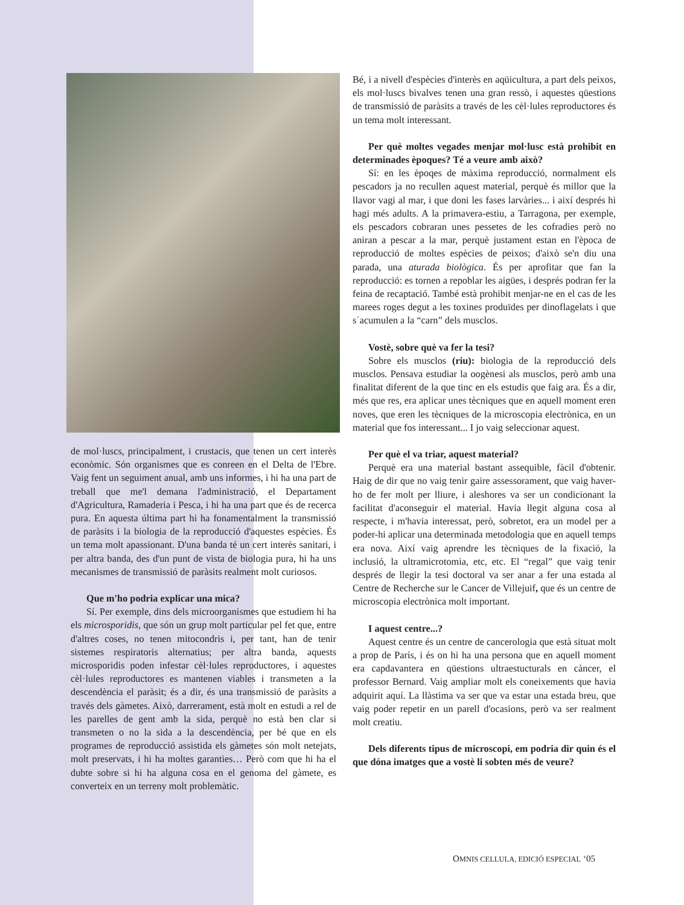de mol·luscs, principalment, i crustacis, que tenen un cert interès econòmic. Són organismes que es conreen en el Delta de l'Ebre. Vaig fent un seguiment anual, amb uns informes, i hi ha una part de treball que me'l demana l'administració, el Departament d'Agricultura, Ramaderia i Pesca, i hi ha una part que és de recerca pura. En aquesta última part hi ha fonamentalment la transmissió de paràsits i la biologia de la reproducció d'aquestes espècies. És un tema molt apassionant. D'una banda té un cert interès sanitari, i per altra banda, des d'un punt de vista de biologia pura, hi ha uns mecanismes de transmissió de paràsits realment molt curiosos.
Que m'ho podria explicar una mica?
Sí. Per exemple, dins dels microorganismes que estudiem hi ha els microsporidis, que són un grup molt particular pel fet que, entre d'altres coses, no tenen mitocondris i, per tant, han de tenir sistemes respiratoris alternatius; per altra banda, aquests microsporidis poden infestar cèl·lules reproductores, i aquestes cèl·lules reproductores es mantenen viables i transmeten a la descendència el paràsit; és a dir, és una transmissió de paràsits a través dels gàmetes. Això, darrerament, està molt en estudi a rel de les parelles de gent amb la sida, perquè no està ben clar si transmeten o no la sida a la descendència, per bé que en els programes de reproducció assistida els gàmetes són molt netejats, molt preservats, i hi ha moltes garanties… Però com que hi ha el dubte sobre si hi ha alguna cosa en el genoma del gàmete, es converteix en un terreny molt problemàtic.
Bé, i a nivell d'espècies d'interès en aqüicultura, a part dels peixos, els mol·luscs bivalves tenen una gran ressò, i aquestes qüestions de transmissió de paràsits a través de les cèl·lules reproductores és un tema molt interessant.
Per què moltes vegades menjar mol·lusc està prohibit en determinades èpoques? Té a veure amb això?
Sí: en les èpoqes de màxima reproducció, normalment els pescadors ja no recullen aquest material, perquè és millor que la llavor vagi al mar, i que doni les fases larvàries... i així després hi hagi més adults. A la primavera-estiu, a Tarragona, per exemple, els pescadors cobraran unes pessetes de les cofradies però no aniran a pescar a la mar, perquè justament estan en l'època de reproducció de moltes espècies de peixos; d'això se'n diu una parada, una aturada biològica. És per aprofitar que fan la reproducció: es tornen a repoblar les aigües, i després podran fer la feina de recaptació. També està prohibit menjar-ne en el cas de les marees roges degut a les toxines produïdes per dinoflagelats i que s´acumulen a la “carn” dels musclos.
Vostè, sobre què va fer la tesi?
Sobre els musclos (riu): biologia de la reproducció dels musclos. Pensava estudiar la oogènesi als musclos, però amb una finalitat diferent de la que tinc en els estudis que faig ara. És a dir, més que res, era aplicar unes tècniques que en aquell moment eren noves, que eren les tècniques de la microscopia electrònica, en un material que fos interessant... I jo vaig seleccionar aquest.
Per què el va triar, aquest material?
Perquè era una material bastant assequible, fàcil d'obtenir. Haig de dir que no vaig tenir gaire assessorament, que vaig haver-ho de fer molt per lliure, i aleshores va ser un condicionant la facilitat d'aconseguir el material. Havia llegit alguna cosa al respecte, i m'havia interessat, però, sobretot, era un model per a poder-hi aplicar una determinada metodologia que en aquell temps era nova. Així vaig aprendre les tècniques de la fixació, la inclusió, la ultramicrotomia, etc, etc. El “regal” que vaig tenir després de llegir la tesi doctoral va ser anar a fer una estada al Centre de Recherche sur le Cancer de Villejuif, que és un centre de microscopia electrònica molt important.
I aquest centre...?
Aquest centre és un centre de cancerologia que està situat molt a prop de París, i és on hi ha una persona que en aquell moment era capdavantera en qüestions ultraestucturals en càncer, el professor Bernard. Vaig ampliar molt els coneixements que havia adquirit aquí. La llàstima va ser que va estar una estada breu, que vaig poder repetir en un parell d'ocasions, però va ser realment molt creatiu.
Dels diferents tipus de microscopi, em podria dir quin és el que dóna imatges que a vostè li sobten més de veure?
OMNIS CELLULA, EDICIÓ ESPECIAL ‘05